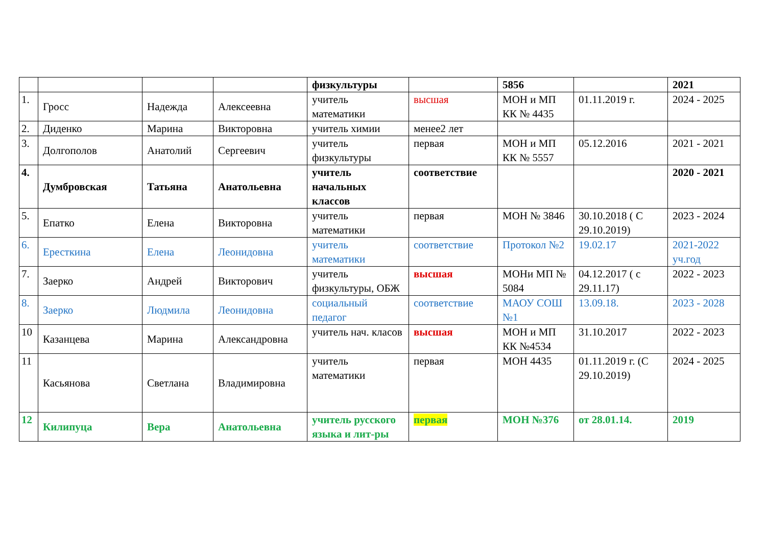| | | | | физкультуры | | 5856 | | 2021 |
| 1. | Гросс | Надежда | Алексеевна | учитель математики | высшая | МОН и МП КК № 4435 | 01.11.2019 г. | 2024 - 2025 |
| 2. | Диденко | Марина | Викторовна | учитель химии | менее2 лет | | | |
| 3. | Долгополов | Анатолий | Сергеевич | учитель физкультуры | первая | МОН и МП КК № 5557 | 05.12.2016 | 2021 - 2021 |
| 4. | Думбровская | Татьяна | Анатольевна | учитель начальных классов | соответствие | | | 2020 - 2021 |
| 5. | Епатко | Елена | Викторовна | учитель математики | первая | МОН № 3846 | 30.10.2018 ( С 29.10.2019) | 2023 - 2024 |
| 6. | Ересткина | Елена | Леонидовна | учитель математики | соответствие | Протокол №2 | 19.02.17 | 2021-2022 уч.год |
| 7. | Заерко | Андрей | Викторович | учитель физкультуры, ОБЖ | высшая | МОНи МП № 5084 | 04.12.2017 ( с 29.11.17) | 2022 - 2023 |
| 8. | Заерко | Людмила | Леонидовна | социальный педагог | соответствие | МАОУ СОШ №1 | 13.09.18. | 2023 - 2028 |
| 10 | Казанцева | Марина | Александровна | учитель нач. класов | высшая | МОН и МП КК №4534 | 31.10.2017 | 2022 - 2023 |
| 11 | Касьянова | Светлана | Владимировна | учитель математики | первая | МОН 4435 | 01.11.2019 г. (С 29.10.2019) | 2024 - 2025 |
| 12 | Килипуца | Вера | Анатольевна | учитель русского языка и лит-ры | первая | МОН №376 | от 28.01.14. | 2019 |